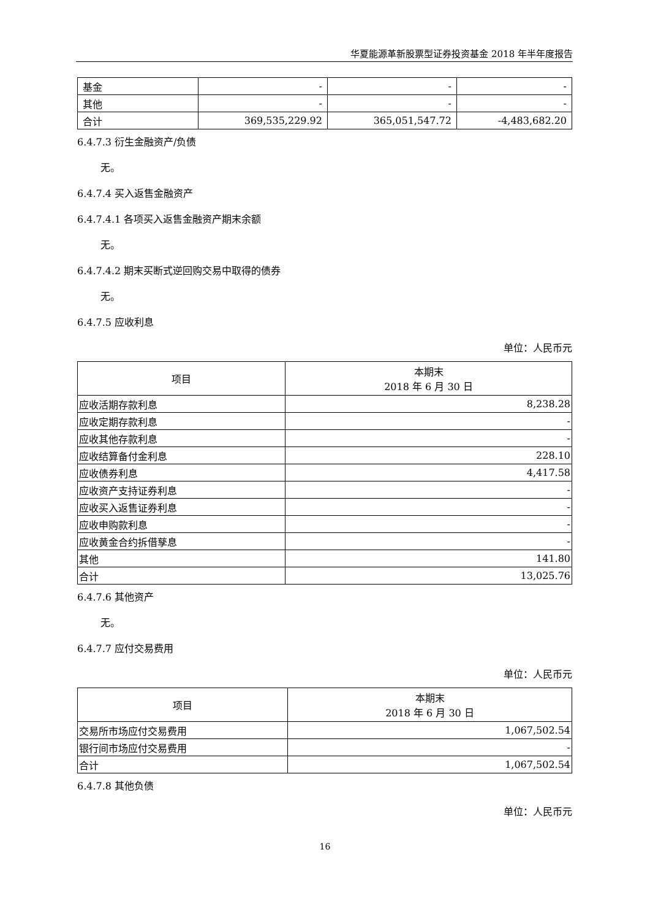华夏能源革新股票型证券投资基金 2018 年半年度报告
| 基金 | - | - | - |
| 其他 | - | - | - |
| 合计 | 369,535,229.92 | 365,051,547.72 | -4,483,682.20 |
6.4.7.3 衍生金融资产/负债
无。
6.4.7.4 买入返售金融资产
6.4.7.4.1 各项买入返售金融资产期末余额
无。
6.4.7.4.2 期末买断式逆回购交易中取得的债券
无。
6.4.7.5 应收利息
单位：人民币元
| 项目 | 本期末 2018 年 6 月 30 日 |
| 应收活期存款利息 | 8,238.28 |
| 应收定期存款利息 | - |
| 应收其他存款利息 | - |
| 应收结算备付金利息 | 228.10 |
| 应收债券利息 | 4,417.58 |
| 应收资产支持证券利息 | - |
| 应收买入返售证券利息 | - |
| 应收申购款利息 | - |
| 应收黄金合约拆借孳息 | - |
| 其他 | 141.80 |
| 合计 | 13,025.76 |
6.4.7.6 其他资产
无。
6.4.7.7 应付交易费用
单位：人民币元
| 项目 | 本期末 2018 年 6 月 30 日 |
| 交易所市场应付交易费用 | 1,067,502.54 |
| 银行间市场应付交易费用 | - |
| 合计 | 1,067,502.54 |
6.4.7.8 其他负债
单位：人民币元
16